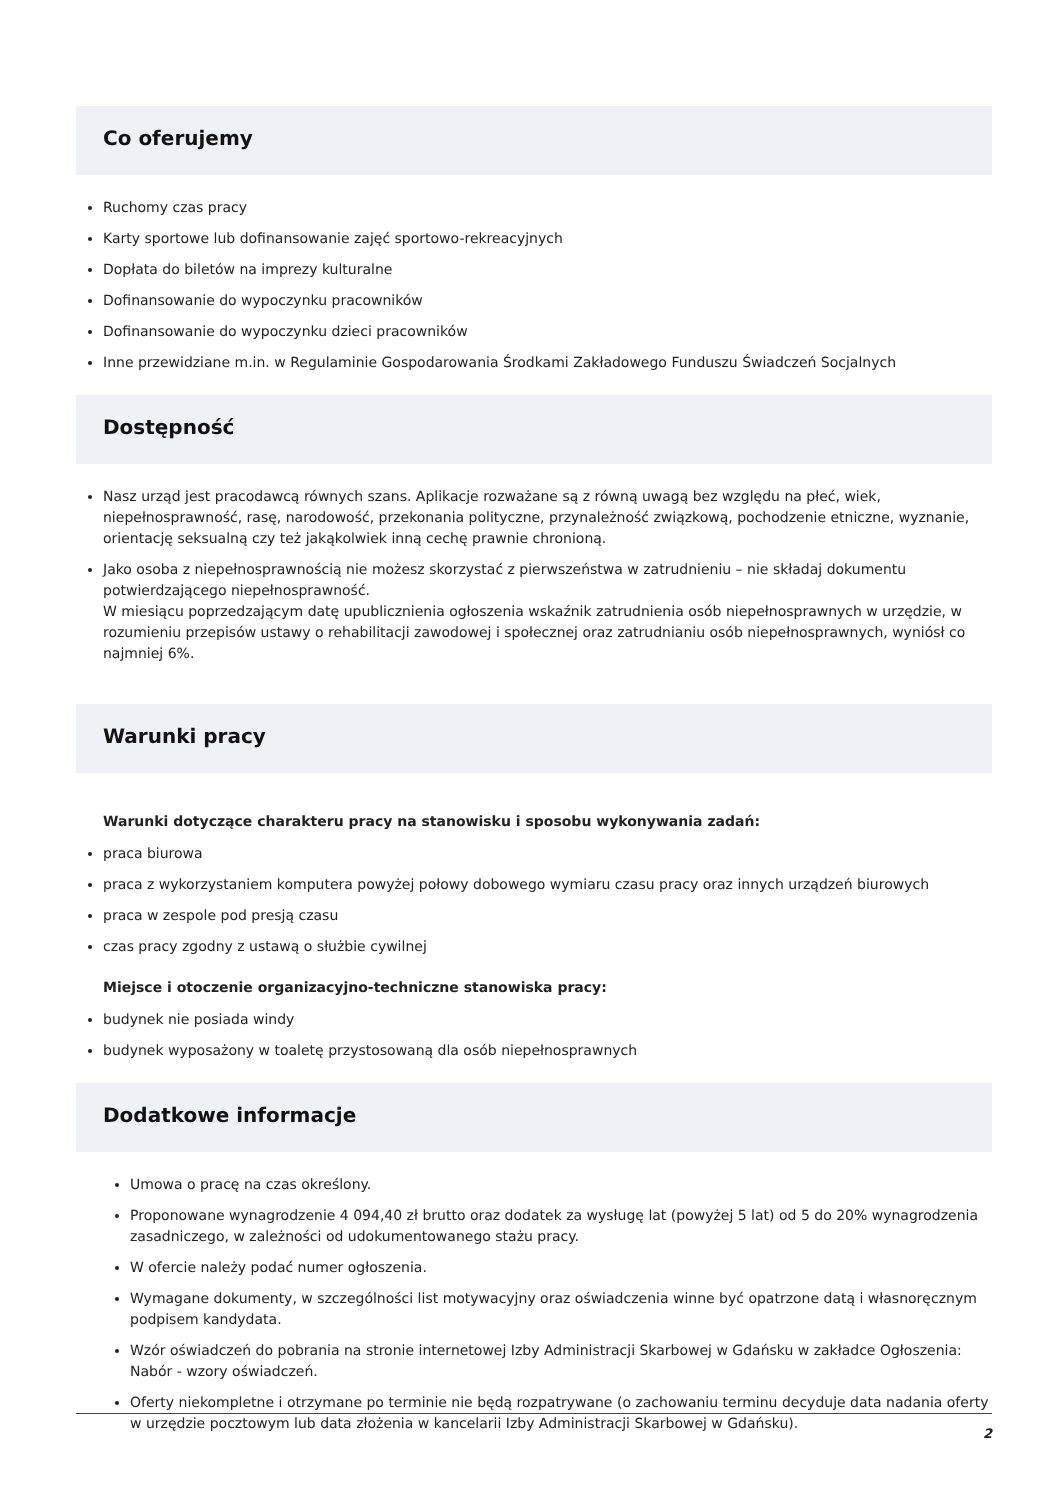Co oferujemy
Ruchomy czas pracy
Karty sportowe lub dofinansowanie zajęć sportowo-rekreacyjnych
Dopłata do biletów na imprezy kulturalne
Dofinansowanie do wypoczynku pracowników
Dofinansowanie do wypoczynku dzieci pracowników
Inne przewidziane m.in. w Regulaminie Gospodarowania Środkami Zakładowego Funduszu Świadczeń Socjalnych
Dostępność
Nasz urząd jest pracodawcą równych szans. Aplikacje rozważane są z równą uwagą bez względu na płeć, wiek, niepełnosprawność, rasę, narodowość, przekonania polityczne, przynależność związkową, pochodzenie etniczne, wyznanie, orientację seksualną czy też jakąkolwiek inną cechę prawnie chronioną.
Jako osoba z niepełnosprawnością nie możesz skorzystać z pierwszeństwa w zatrudnieniu – nie składaj dokumentu potwierdzającego niepełnosprawność.
W miesiącu poprzedzającym datę upublicznienia ogłoszenia wskaźnik zatrudnienia osób niepełnosprawnych w urzędzie, w rozumieniu przepisów ustawy o rehabilitacji zawodowej i społecznej oraz zatrudnianiu osób niepełnosprawnych, wyniósł co najmniej 6%.
Warunki pracy
Warunki dotyczące charakteru pracy na stanowisku i sposobu wykonywania zadań:
praca biurowa
praca z wykorzystaniem komputera powyżej połowy dobowego wymiaru czasu pracy oraz innych urządzeń biurowych
praca w zespole pod presją czasu
czas pracy zgodny z ustawą o służbie cywilnej
Miejsce i otoczenie organizacyjno-techniczne stanowiska pracy:
budynek nie posiada windy
budynek wyposażony w toaletę przystosowaną dla osób niepełnosprawnych
Dodatkowe informacje
Umowa o pracę na czas określony.
Proponowane wynagrodzenie 4 094,40 zł brutto oraz dodatek za wysługę lat (powyżej 5 lat) od 5 do 20% wynagrodzenia zasadniczego, w zależności od udokumentowanego stażu pracy.
W ofercie należy podać numer ogłoszenia.
Wymagane dokumenty, w szczególności list motywacyjny oraz oświadczenia winne być opatrzone datą i własnoręcznym podpisem kandydata.
Wzór oświadczeń do pobrania na stronie internetowej Izby Administracji Skarbowej w Gdańsku w zakładce Ogłoszenia: Nabór - wzory oświadczeń.
Oferty niekompletne i otrzymane po terminie nie będą rozpatrywane (o zachowaniu terminu decyduje data nadania oferty w urzędzie pocztowym lub data złożenia w kancelarii Izby Administracji Skarbowej w Gdańsku).
2